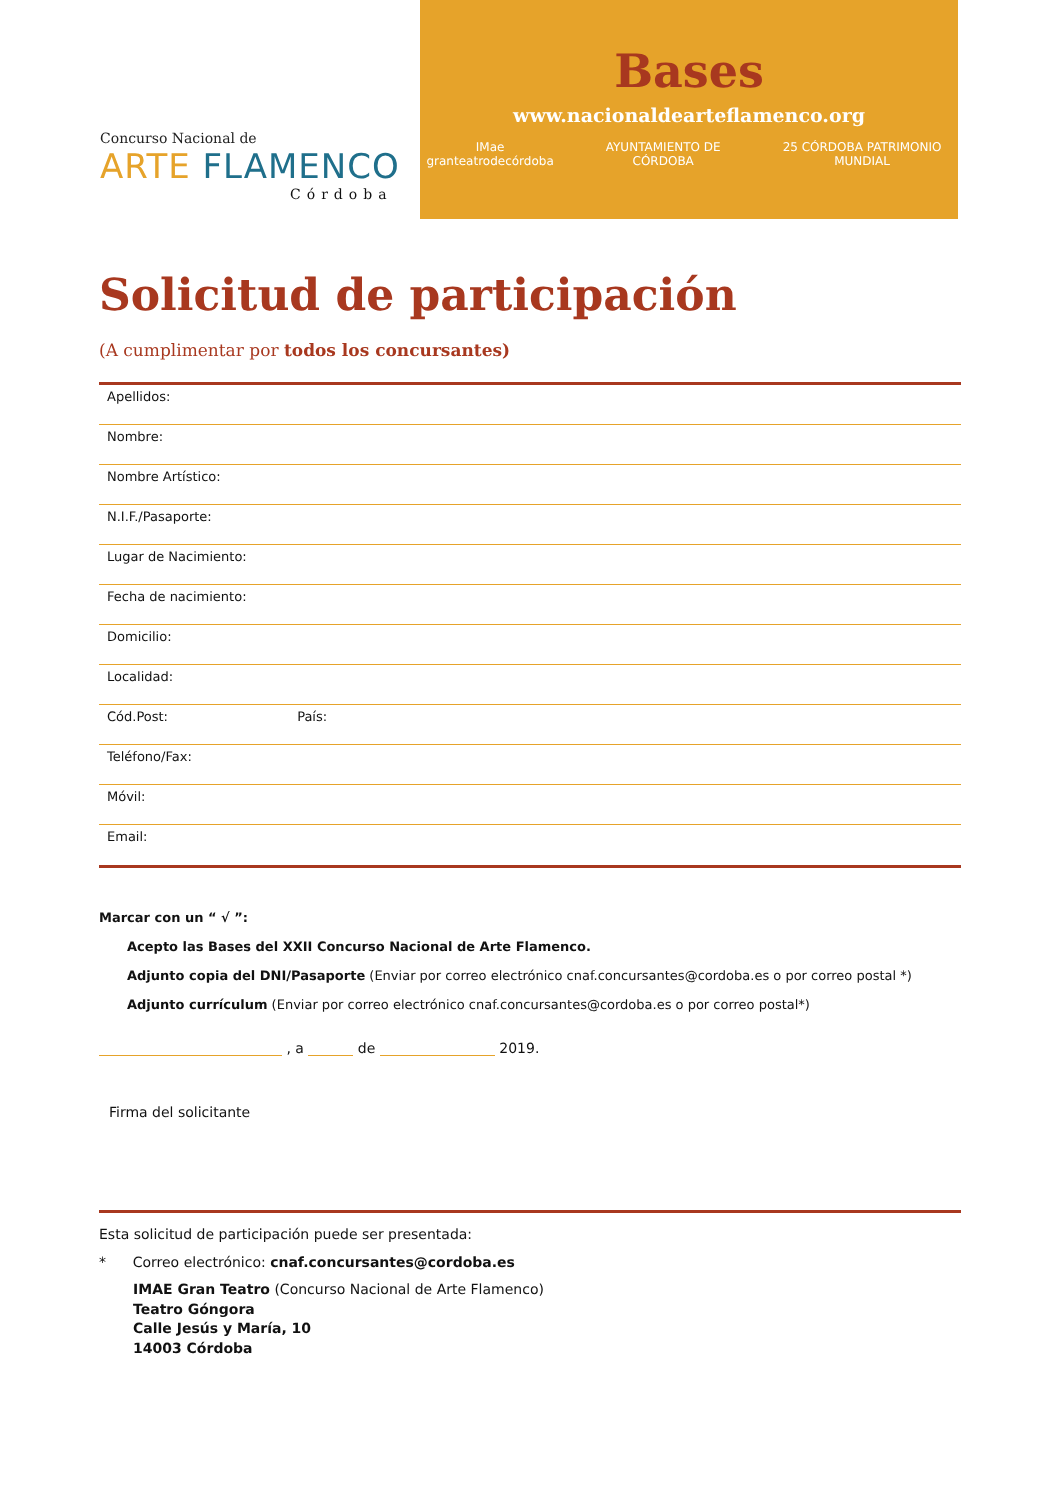Concurso Nacional de
ARTE FLAMENCO
Córdoba
Bases
www.nacionaldearteflamenco.org
IMae granteatrodecórdoba AYUNTAMIENTO DE CÓRDOBA 25 CÓRDOBA PATRIMONIO MUNDIAL
Solicitud de participación
(A cumplimentar por todos los concursantes)
Apellidos:
Nombre:
Nombre Artístico:
N.I.F./Pasaporte:
Lugar de Nacimiento:
Fecha de nacimiento:
Domicilio:
Localidad:
Cód.Post: País:
Teléfono/Fax:
Móvil:
Email:
Marcar con un “ √ ”:
Acepto las Bases del XXII Concurso Nacional de Arte Flamenco.
Adjunto copia del DNI/Pasaporte (Enviar por correo electrónico cnaf.concursantes@cordoba.es o por correo postal *)
Adjunto currículum (Enviar por correo electrónico cnaf.concursantes@cordoba.es o por correo postal*)
, a de 2019.
Firma del solicitante
Esta solicitud de participación puede ser presentada:
* Correo electrónico: cnaf.concursantes@cordoba.es
IMAE Gran Teatro (Concurso Nacional de Arte Flamenco)
Teatro Góngora
Calle Jesús y María, 10
14003 Córdoba